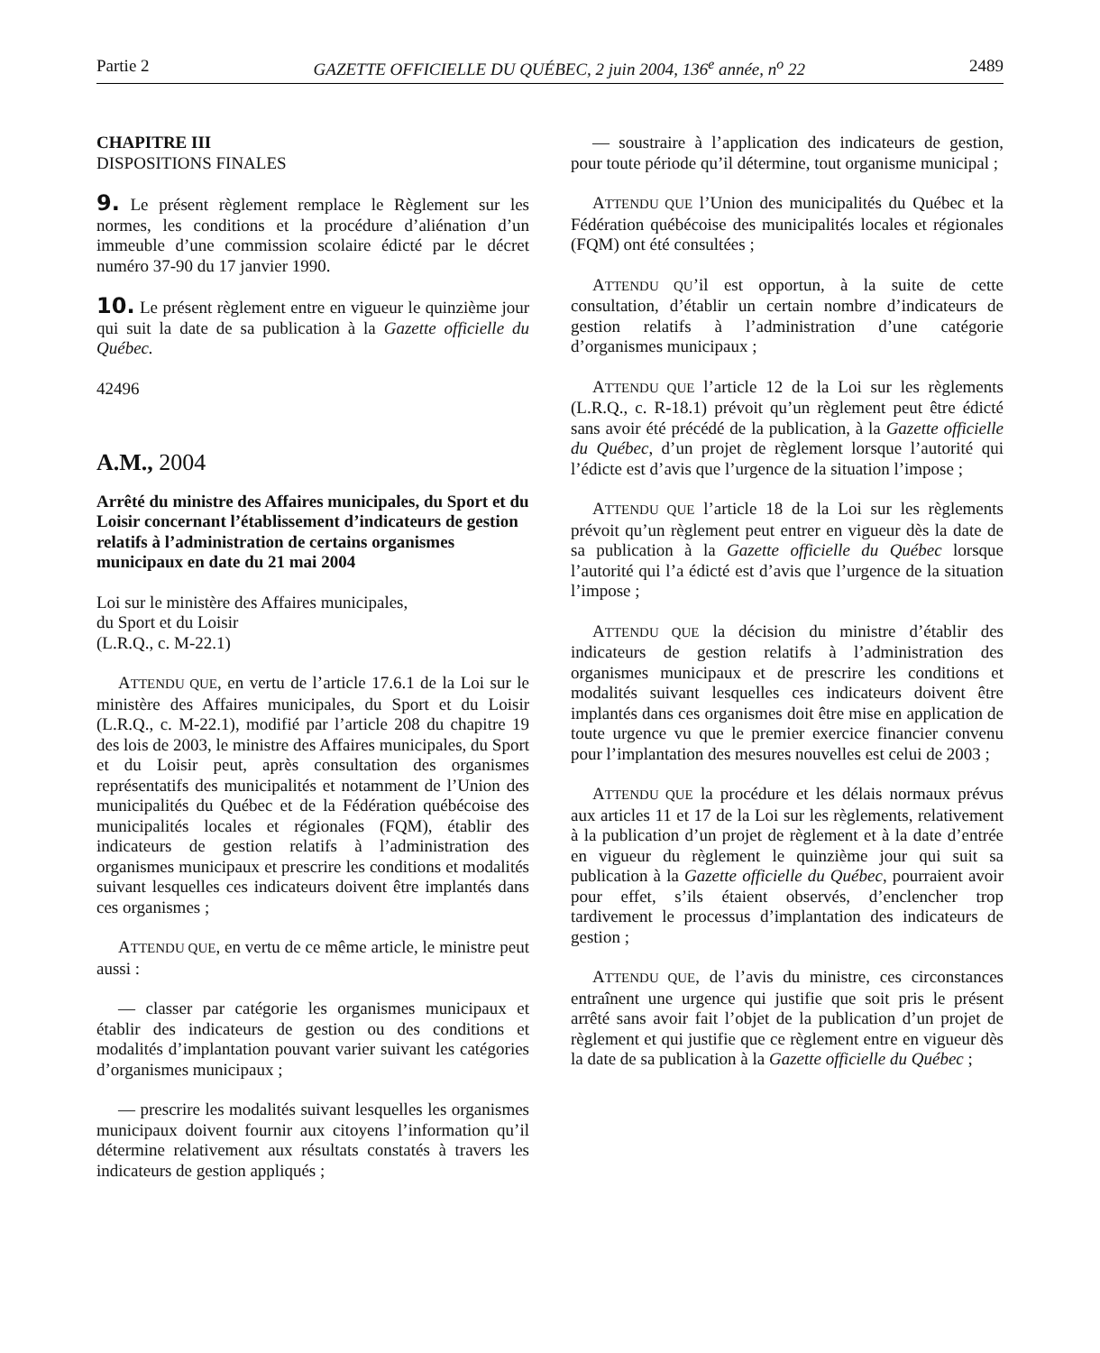Partie 2 GAZETTE OFFICIELLE DU QUÉBEC, 2 juin 2004, 136<sup>e</sup> année, n<sup>o</sup> 22 2489
CHAPITRE III
DISPOSITIONS FINALES
9. Le présent règlement remplace le Règlement sur les normes, les conditions et la procédure d’aliénation d’un immeuble d’une commission scolaire édicté par le décret numéro 37-90 du 17 janvier 1990.
10. Le présent règlement entre en vigueur le quinzième jour qui suit la date de sa publication à la Gazette officielle du Québec.
42496
A.M., 2004
Arrêté du ministre des Affaires municipales, du Sport et du Loisir concernant l’établissement d’indicateurs de gestion relatifs à l’administration de certains organismes municipaux en date du 21 mai 2004
Loi sur le ministère des Affaires municipales,
du Sport et du Loisir
(L.R.Q., c. M-22.1)
ATTENDU QUE, en vertu de l’article 17.6.1 de la Loi sur le ministère des Affaires municipales, du Sport et du Loisir (L.R.Q., c. M-22.1), modifié par l’article 208 du chapitre 19 des lois de 2003, le ministre des Affaires municipales, du Sport et du Loisir peut, après consultation des organismes représentatifs des municipalités et notamment de l’Union des municipalités du Québec et de la Fédération québécoise des municipalités locales et régionales (FQM), établir des indicateurs de gestion relatifs à l’administration des organismes municipaux et prescrire les conditions et modalités suivant lesquelles ces indicateurs doivent être implantés dans ces organismes ;
ATTENDU QUE, en vertu de ce même article, le ministre peut aussi :
— classer par catégorie les organismes municipaux et établir des indicateurs de gestion ou des conditions et modalités d’implantation pouvant varier suivant les catégories d’organismes municipaux ;
— prescrire les modalités suivant lesquelles les organismes municipaux doivent fournir aux citoyens l’information qu’il détermine relativement aux résultats constatés à travers les indicateurs de gestion appliqués ;
— soustraire à l’application des indicateurs de gestion, pour toute période qu’il détermine, tout organisme municipal ;
ATTENDU QUE l’Union des municipalités du Québec et la Fédération québécoise des municipalités locales et régionales (FQM) ont été consultées ;
ATTENDU QU’il est opportun, à la suite de cette consultation, d’établir un certain nombre d’indicateurs de gestion relatifs à l’administration d’une catégorie d’organismes municipaux ;
ATTENDU QUE l’article 12 de la Loi sur les règlements (L.R.Q., c. R-18.1) prévoit qu’un règlement peut être édicté sans avoir été précédé de la publication, à la Gazette officielle du Québec, d’un projet de règlement lorsque l’autorité qui l’édicte est d’avis que l’urgence de la situation l’impose ;
ATTENDU QUE l’article 18 de la Loi sur les règlements prévoit qu’un règlement peut entrer en vigueur dès la date de sa publication à la Gazette officielle du Québec lorsque l’autorité qui l’a édicté est d’avis que l’urgence de la situation l’impose ;
ATTENDU QUE la décision du ministre d’établir des indicateurs de gestion relatifs à l’administration des organismes municipaux et de prescrire les conditions et modalités suivant lesquelles ces indicateurs doivent être implantés dans ces organismes doit être mise en application de toute urgence vu que le premier exercice financier convenu pour l’implantation des mesures nouvelles est celui de 2003 ;
ATTENDU QUE la procédure et les délais normaux prévus aux articles 11 et 17 de la Loi sur les règlements, relativement à la publication d’un projet de règlement et à la date d’entrée en vigueur du règlement le quinzième jour qui suit sa publication à la Gazette officielle du Québec, pourraient avoir pour effet, s’ils étaient observés, d’enclencher trop tardivement le processus d’implantation des indicateurs de gestion ;
ATTENDU QUE, de l’avis du ministre, ces circonstances entraînent une urgence qui justifie que soit pris le présent arrêté sans avoir fait l’objet de la publication d’un projet de règlement et qui justifie que ce règlement entre en vigueur dès la date de sa publication à la Gazette officielle du Québec ;